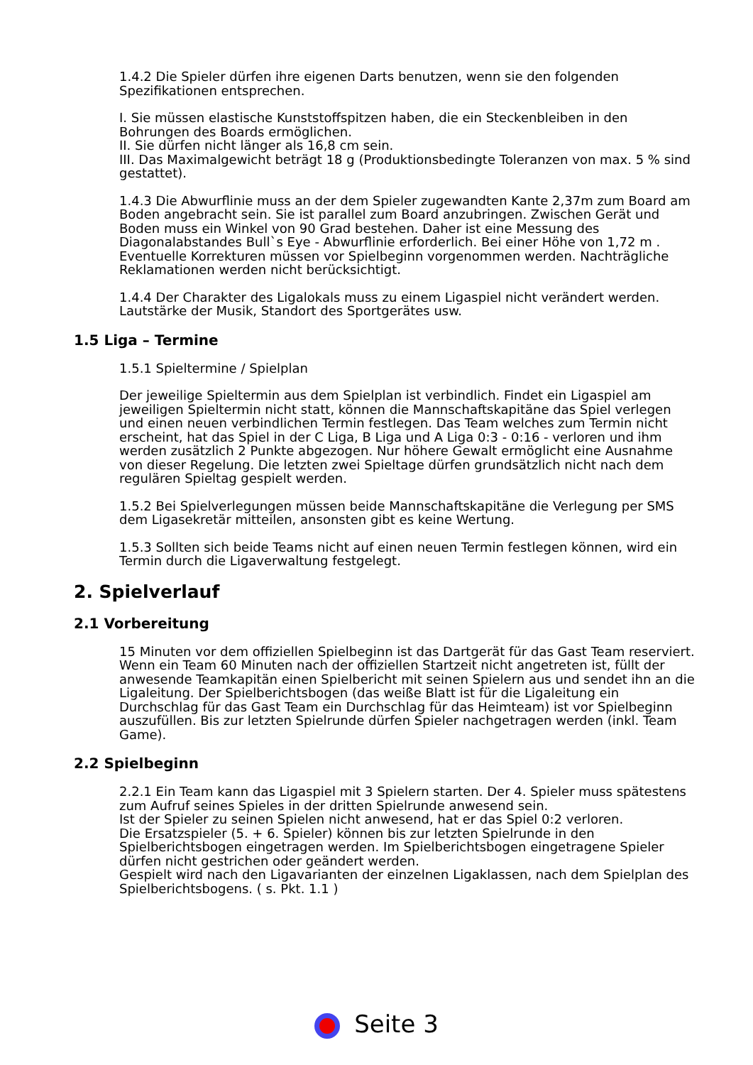1.4.2 Die Spieler dürfen ihre eigenen Darts benutzen, wenn sie den folgenden Spezifikationen entsprechen.
I. Sie müssen elastische Kunststoffspitzen haben, die ein Steckenbleiben in den Bohrungen des Boards ermöglichen.
II. Sie dürfen nicht länger als 16,8 cm sein.
III. Das Maximalgewicht beträgt 18 g (Produktionsbedingte Toleranzen von max. 5 % sind gestattet).
1.4.3 Die Abwurflinie muss an der dem Spieler zugewandten Kante 2,37m zum Board am Boden angebracht sein. Sie ist parallel zum Board anzubringen. Zwischen Gerät und Boden muss ein Winkel von 90 Grad bestehen. Daher ist eine Messung des Diagonalabstandes Bull`s Eye - Abwurflinie erforderlich. Bei einer Höhe von 1,72 m . Eventuelle Korrekturen müssen vor Spielbeginn vorgenommen werden. Nachträgliche Reklamationen werden nicht berücksichtigt.
1.4.4 Der Charakter des Ligalokals muss zu einem Ligaspiel nicht verändert werden. Lautstärke der Musik, Standort des Sportgerätes usw.
1.5 Liga – Termine
1.5.1 Spieltermine / Spielplan
Der jeweilige Spieltermin aus dem Spielplan ist verbindlich. Findet ein Ligaspiel am jeweiligen Spieltermin nicht statt, können die Mannschaftskapitäne das Spiel verlegen und einen neuen verbindlichen Termin festlegen. Das Team welches zum Termin nicht erscheint, hat das Spiel in der C Liga, B Liga und A Liga 0:3 - 0:16 - verloren und ihm werden zusätzlich 2 Punkte abgezogen. Nur höhere Gewalt ermöglicht eine Ausnahme von dieser Regelung. Die letzten zwei Spieltage dürfen grundsätzlich nicht nach dem regulären Spieltag gespielt werden.
1.5.2 Bei Spielverlegungen müssen beide Mannschaftskapitäne die Verlegung per SMS dem Ligasekretär mitteilen, ansonsten gibt es keine Wertung.
1.5.3 Sollten sich beide Teams nicht auf einen neuen Termin festlegen können, wird ein Termin durch die Ligaverwaltung festgelegt.
2. Spielverlauf
2.1 Vorbereitung
15 Minuten vor dem offiziellen Spielbeginn ist das Dartgerät für das Gast Team reserviert. Wenn ein Team 60 Minuten nach der offiziellen Startzeit nicht angetreten ist, füllt der anwesende Teamkapitän einen Spielbericht mit seinen Spielern aus und sendet ihn an die Ligaleitung. Der Spielberichtsbogen (das weiße Blatt ist für die Ligaleitung ein Durchschlag für das Gast Team ein Durchschlag für das Heimteam) ist vor Spielbeginn auszufüllen. Bis zur letzten Spielrunde dürfen Spieler nachgetragen werden (inkl. Team Game).
2.2 Spielbeginn
2.2.1 Ein Team kann das Ligaspiel mit 3 Spielern starten. Der 4. Spieler muss spätestens zum Aufruf seines Spieles in der dritten Spielrunde anwesend sein.
Ist der Spieler zu seinen Spielen nicht anwesend, hat er das Spiel 0:2 verloren.
Die Ersatzspieler (5. + 6. Spieler) können bis zur letzten Spielrunde in den Spielberichtsbogen eingetragen werden. Im Spielberichtsbogen eingetragene Spieler dürfen nicht gestrichen oder geändert werden.
Gespielt wird nach den Ligavarianten der einzelnen Ligaklassen, nach dem Spielplan des Spielberichtsbogens. ( s. Pkt. 1.1 )
Seite 3